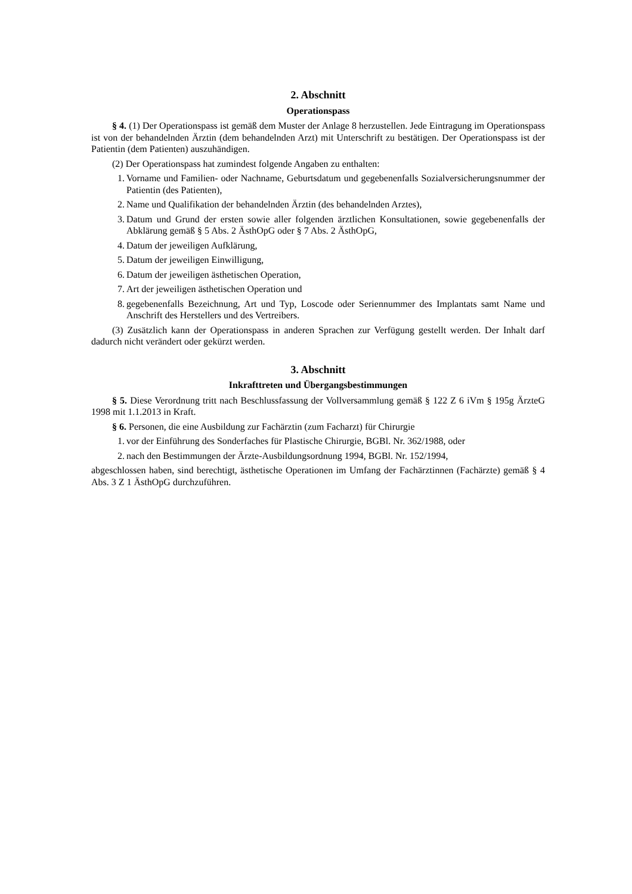2. Abschnitt
Operationspass
§ 4. (1) Der Operationspass ist gemäß dem Muster der Anlage 8 herzustellen. Jede Eintragung im Operationspass ist von der behandelnden Ärztin (dem behandelnden Arzt) mit Unterschrift zu bestätigen. Der Operationspass ist der Patientin (dem Patienten) auszuhändigen.
(2) Der Operationspass hat zumindest folgende Angaben zu enthalten:
1. Vorname und Familien- oder Nachname, Geburtsdatum und gegebenenfalls Sozialversicherungsnummer der Patientin (des Patienten),
2. Name und Qualifikation der behandelnden Ärztin (des behandelnden Arztes),
3. Datum und Grund der ersten sowie aller folgenden ärztlichen Konsultationen, sowie gegebenenfalls der Abklärung gemäß § 5 Abs. 2 ÄsthOpG oder § 7 Abs. 2 ÄsthOpG,
4. Datum der jeweiligen Aufklärung,
5. Datum der jeweiligen Einwilligung,
6. Datum der jeweiligen ästhetischen Operation,
7. Art der jeweiligen ästhetischen Operation und
8. gegebenenfalls Bezeichnung, Art und Typ, Loscode oder Seriennummer des Implantats samt Name und Anschrift des Herstellers und des Vertreibers.
(3) Zusätzlich kann der Operationspass in anderen Sprachen zur Verfügung gestellt werden. Der Inhalt darf dadurch nicht verändert oder gekürzt werden.
3. Abschnitt
Inkrafttreten und Übergangsbestimmungen
§ 5. Diese Verordnung tritt nach Beschlussfassung der Vollversammlung gemäß § 122 Z 6 iVm § 195g ÄrzteG 1998 mit 1.1.2013 in Kraft.
§ 6. Personen, die eine Ausbildung zur Fachärztin (zum Facharzt) für Chirurgie
1. vor der Einführung des Sonderfaches für Plastische Chirurgie, BGBl. Nr. 362/1988, oder
2. nach den Bestimmungen der Ärzte-Ausbildungsordnung 1994, BGBl. Nr. 152/1994,
abgeschlossen haben, sind berechtigt, ästhetische Operationen im Umfang der Fachärztinnen (Fachärzte) gemäß § 4 Abs. 3 Z 1 ÄsthOpG durchzuführen.